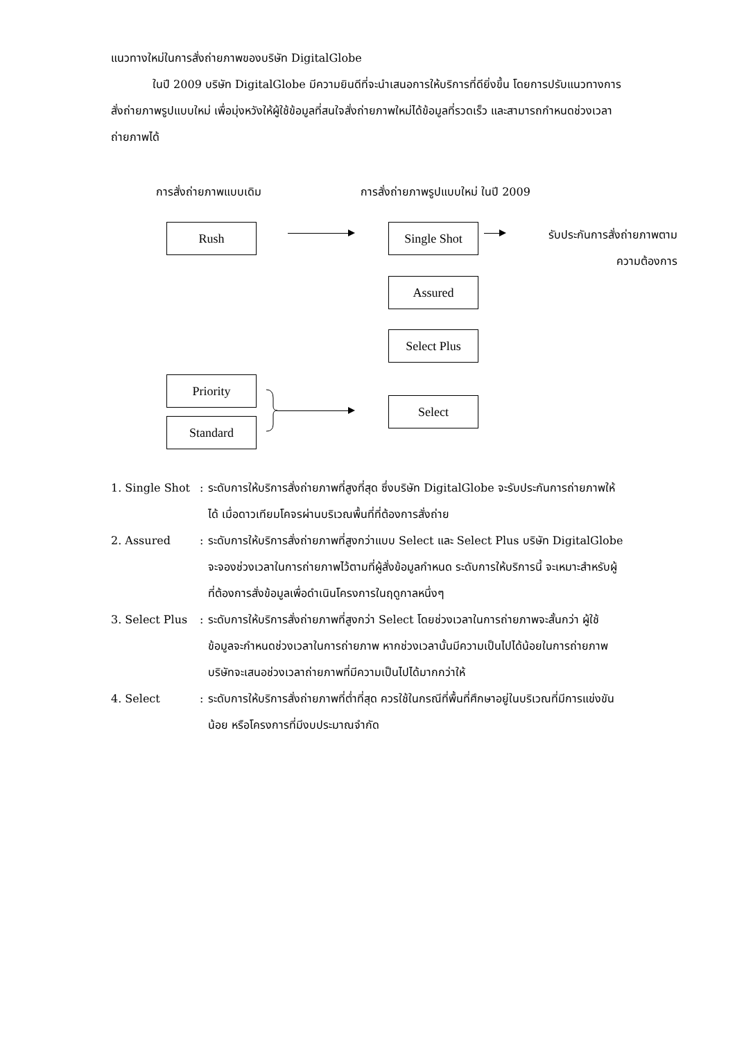แนวทางใหม่ในการสั่งถ่ายภาพของบริษัท DigitalGlobe
ในปี 2009 บริษัท DigitalGlobe มีความยินดีที่จะนำเสนอการให้บริการที่ดียิ่งขึ้น โดยการปรับแนวทางการสั่งถ่ายภาพรูปแบบใหม่ เพื่อมุ่งหวังให้ผู้ใช้ข้อมูลที่สนใจสั่งถ่ายภาพใหม่ได้ข้อมูลที่รวดเร็ว และสามารถกำหนดช่วงเวลาถ่ายภาพได้
การสั่งถ่ายภาพแบบเดิม
การสั่งถ่ายภาพรูปแบบใหม่ ในปี 2009
Rush Single Shot
รับประกันการสั่งถ่ายภาพตาม
ความต้องการ
Assured
Select Plus
Priority
Standard
Select
1. Single Shot
: ระดับการให้บริการสั่งถ่ายภาพที่สูงที่สุด ซึ่งบริษัท DigitalGlobe จะรับประกันการถ่ายภาพให้ได้ เมื่อดาวเทียมโคจรผ่านบริเวณพื้นที่ที่ต้องการสั่งถ่าย
2. Assured : ระดับการให้บริการสั่งถ่ายภาพที่สูงกว่าแบบ Select และ Select Plus บริษัท DigitalGlobe จะจองช่วงเวลาในการถ่ายภาพไว้ตามที่ผู้สั่งข้อมูลกำหนด ระดับการให้บริการนี้ จะเหมาะสำหรับผู้ที่ต้องการสั่งข้อมูลเพื่อดำเนินโครงการในฤดูกาลหนึ่งๆ
3. Select Plus
: ระดับการให้บริการสั่งถ่ายภาพที่สูงกว่า Select โดยช่วงเวลาในการถ่ายภาพจะสั้นกว่า ผู้ใช้ข้อมูลจะกำหนดช่วงเวลาในการถ่ายภาพ หากช่วงเวลานั้นมีความเป็นไปได้น้อยในการถ่ายภาพ บริษัทจะเสนอช่วงเวลาถ่ายภาพที่มีความเป็นไปได้มากกว่าให้
4. Select : ระดับการให้บริการสั่งถ่ายภาพที่ต่ำที่สุด ควรใช้ในกรณีที่พื้นที่ศึกษาอยู่ในบริเวณที่มีการแข่งขันน้อย หรือโครงการที่มีงบประมาณจำกัด